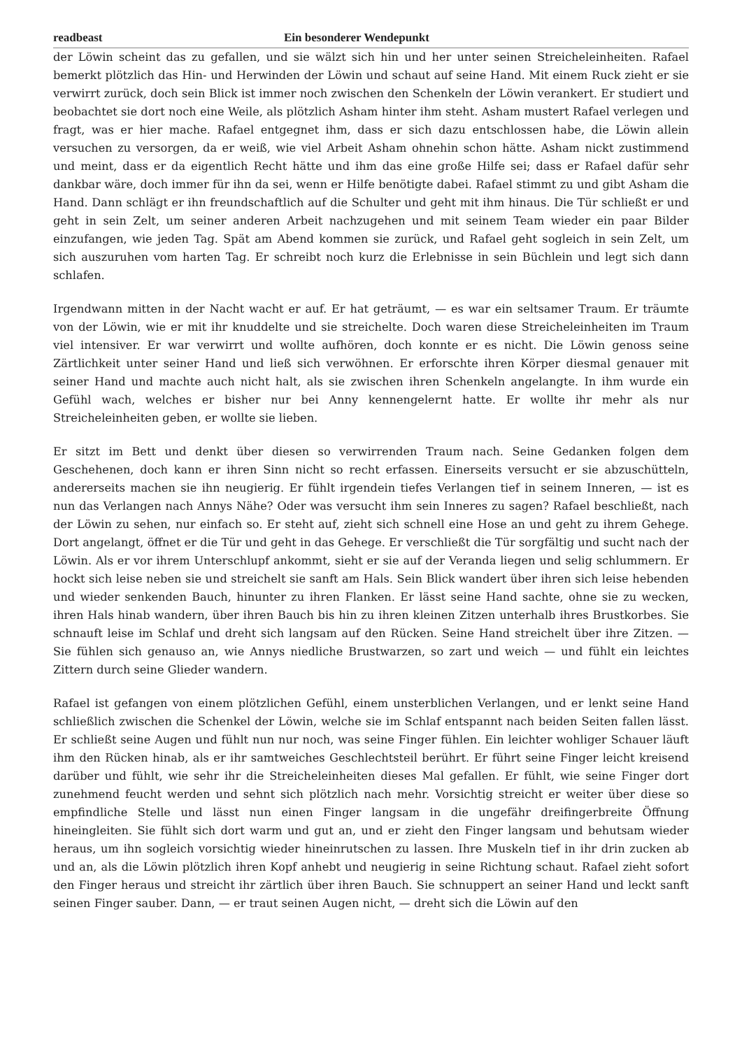readbeast Ein besonderer Wendepunkt
der Löwin scheint das zu gefallen, und sie wälzt sich hin und her unter seinen Streicheleinheiten. Rafael bemerkt plötzlich das Hin- und Herwinden der Löwin und schaut auf seine Hand. Mit einem Ruck zieht er sie verwirrt zurück, doch sein Blick ist immer noch zwischen den Schenkeln der Löwin verankert. Er studiert und beobachtet sie dort noch eine Weile, als plötzlich Asham hinter ihm steht. Asham mustert Rafael verlegen und fragt, was er hier mache. Rafael entgegnet ihm, dass er sich dazu entschlossen habe, die Löwin allein versuchen zu versorgen, da er weiß, wie viel Arbeit Asham ohnehin schon hätte. Asham nickt zustimmend und meint, dass er da eigentlich Recht hätte und ihm das eine große Hilfe sei; dass er Rafael dafür sehr dankbar wäre, doch immer für ihn da sei, wenn er Hilfe benötigte dabei. Rafael stimmt zu und gibt Asham die Hand. Dann schlägt er ihn freundschaftlich auf die Schulter und geht mit ihm hinaus. Die Tür schließt er und geht in sein Zelt, um seiner anderen Arbeit nachzugehen und mit seinem Team wieder ein paar Bilder einzufangen, wie jeden Tag. Spät am Abend kommen sie zurück, und Rafael geht sogleich in sein Zelt, um sich auszuruhen vom harten Tag. Er schreibt noch kurz die Erlebnisse in sein Büchlein und legt sich dann schlafen.
Irgendwann mitten in der Nacht wacht er auf. Er hat geträumt, — es war ein seltsamer Traum. Er träumte von der Löwin, wie er mit ihr knuddelte und sie streichelte. Doch waren diese Streicheleinheiten im Traum viel intensiver. Er war verwirrt und wollte aufhören, doch konnte er es nicht. Die Löwin genoss seine Zärtlichkeit unter seiner Hand und ließ sich verwöhnen. Er erforschte ihren Körper diesmal genauer mit seiner Hand und machte auch nicht halt, als sie zwischen ihren Schenkeln angelangte. In ihm wurde ein Gefühl wach, welches er bisher nur bei Anny kennengelernt hatte. Er wollte ihr mehr als nur Streicheleinheiten geben, er wollte sie lieben.
Er sitzt im Bett und denkt über diesen so verwirrenden Traum nach. Seine Gedanken folgen dem Geschehenen, doch kann er ihren Sinn nicht so recht erfassen. Einerseits versucht er sie abzuschütteln, andererseits machen sie ihn neugierig. Er fühlt irgendein tiefes Verlangen tief in seinem Inneren, — ist es nun das Verlangen nach Annys Nähe? Oder was versucht ihm sein Inneres zu sagen? Rafael beschließt, nach der Löwin zu sehen, nur einfach so. Er steht auf, zieht sich schnell eine Hose an und geht zu ihrem Gehege. Dort angelangt, öffnet er die Tür und geht in das Gehege. Er verschließt die Tür sorgfältig und sucht nach der Löwin. Als er vor ihrem Unterschlupf ankommt, sieht er sie auf der Veranda liegen und selig schlummern. Er hockt sich leise neben sie und streichelt sie sanft am Hals. Sein Blick wandert über ihren sich leise hebenden und wieder senkenden Bauch, hinunter zu ihren Flanken. Er lässt seine Hand sachte, ohne sie zu wecken, ihren Hals hinab wandern, über ihren Bauch bis hin zu ihren kleinen Zitzen unterhalb ihres Brustkorbes. Sie schnauft leise im Schlaf und dreht sich langsam auf den Rücken. Seine Hand streichelt über ihre Zitzen. — Sie fühlen sich genauso an, wie Annys niedliche Brustwarzen, so zart und weich — und fühlt ein leichtes Zittern durch seine Glieder wandern.
Rafael ist gefangen von einem plötzlichen Gefühl, einem unsterblichen Verlangen, und er lenkt seine Hand schließlich zwischen die Schenkel der Löwin, welche sie im Schlaf entspannt nach beiden Seiten fallen lässt. Er schließt seine Augen und fühlt nun nur noch, was seine Finger fühlen. Ein leichter wohliger Schauer läuft ihm den Rücken hinab, als er ihr samtweiches Geschlechtsteil berührt. Er führt seine Finger leicht kreisend darüber und fühlt, wie sehr ihr die Streicheleinheiten dieses Mal gefallen. Er fühlt, wie seine Finger dort zunehmend feucht werden und sehnt sich plötzlich nach mehr. Vorsichtig streicht er weiter über diese so empfindliche Stelle und lässt nun einen Finger langsam in die ungefähr dreifingerbreite Öffnung hineingleiten. Sie fühlt sich dort warm und gut an, und er zieht den Finger langsam und behutsam wieder heraus, um ihn sogleich vorsichtig wieder hineinrutschen zu lassen. Ihre Muskeln tief in ihr drin zucken ab und an, als die Löwin plötzlich ihren Kopf anhebt und neugierig in seine Richtung schaut. Rafael zieht sofort den Finger heraus und streicht ihr zärtlich über ihren Bauch. Sie schnuppert an seiner Hand und leckt sanft seinen Finger sauber. Dann, — er traut seinen Augen nicht, — dreht sich die Löwin auf den